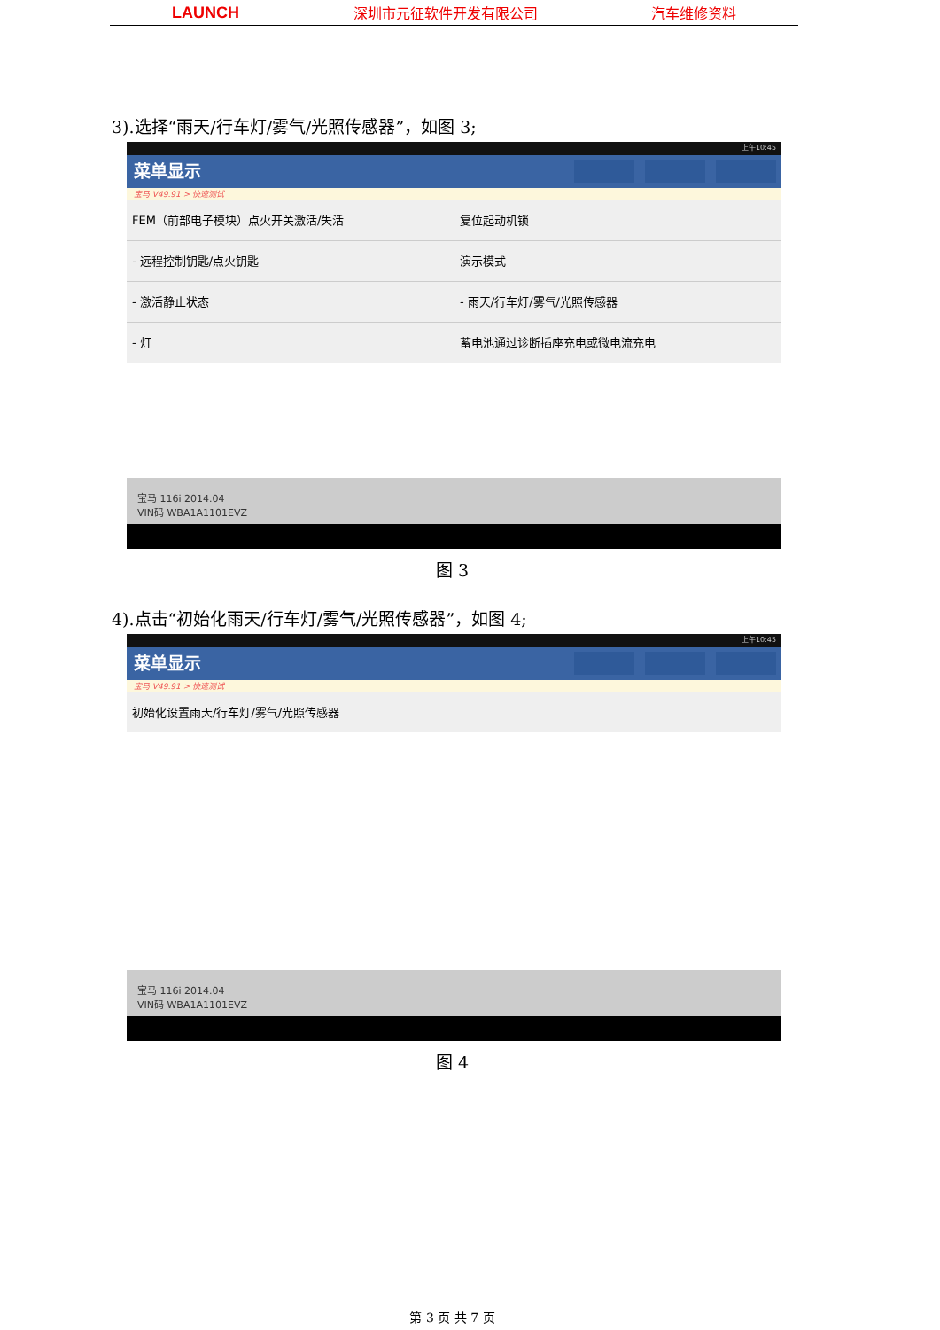LAUNCH 深圳市元征软件开发有限公司 汽车维修资料
3).选择“雨天/行车灯/雾气/光照传感器”，如图 3;
上午10:45
菜单显示
宝马 V49.91 > 快速测试
FEM（前部电子模块）点火开关激活/失活
复位起动机锁
- 远程控制钥匙/点火钥匙
演示模式
- 激活静止状态
- 雨天/行车灯/雾气/光照传感器
- 灯
蓄电池通过诊断插座充电或微电流充电
宝马 116i 2014.04
VIN码 WBA1A1101EVZ
图 3
4).点击“初始化雨天/行车灯/雾气/光照传感器”，如图 4;
上午10:45
菜单显示
宝马 V49.91 > 快速测试
初始化设置雨天/行车灯/雾气/光照传感器
宝马 116i 2014.04
VIN码 WBA1A1101EVZ
图 4
第 3 页 共 7 页